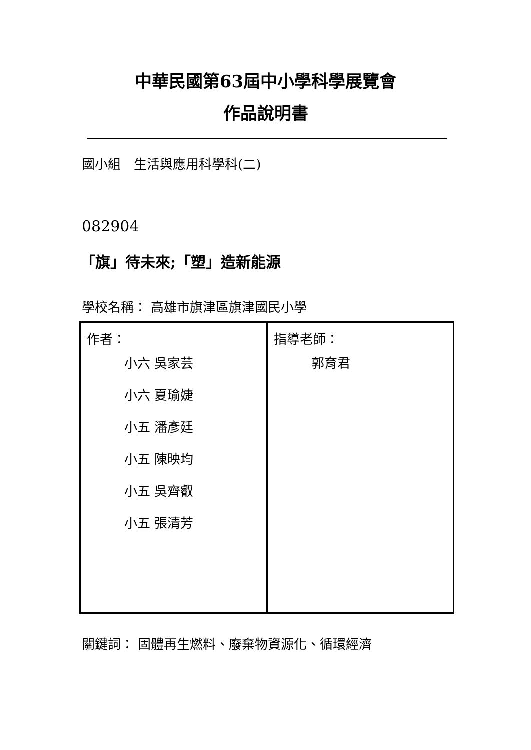中華民國第63屆中小學科學展覽會
作品說明書
國小組　生活與應用科學科(二)
082904
「旗」待未來;「塑」造新能源
學校名稱： 高雄市旗津區旗津國民小學
| 作者： 小六 吳家芸 小六 夏瑜婕 小五 潘彥廷 小五 陳映均 小五 吳齊叡 小五 張清芳 | 指導老師： 郭育君 |
關鍵詞： 固體再生燃料、廢棄物資源化、循環經濟